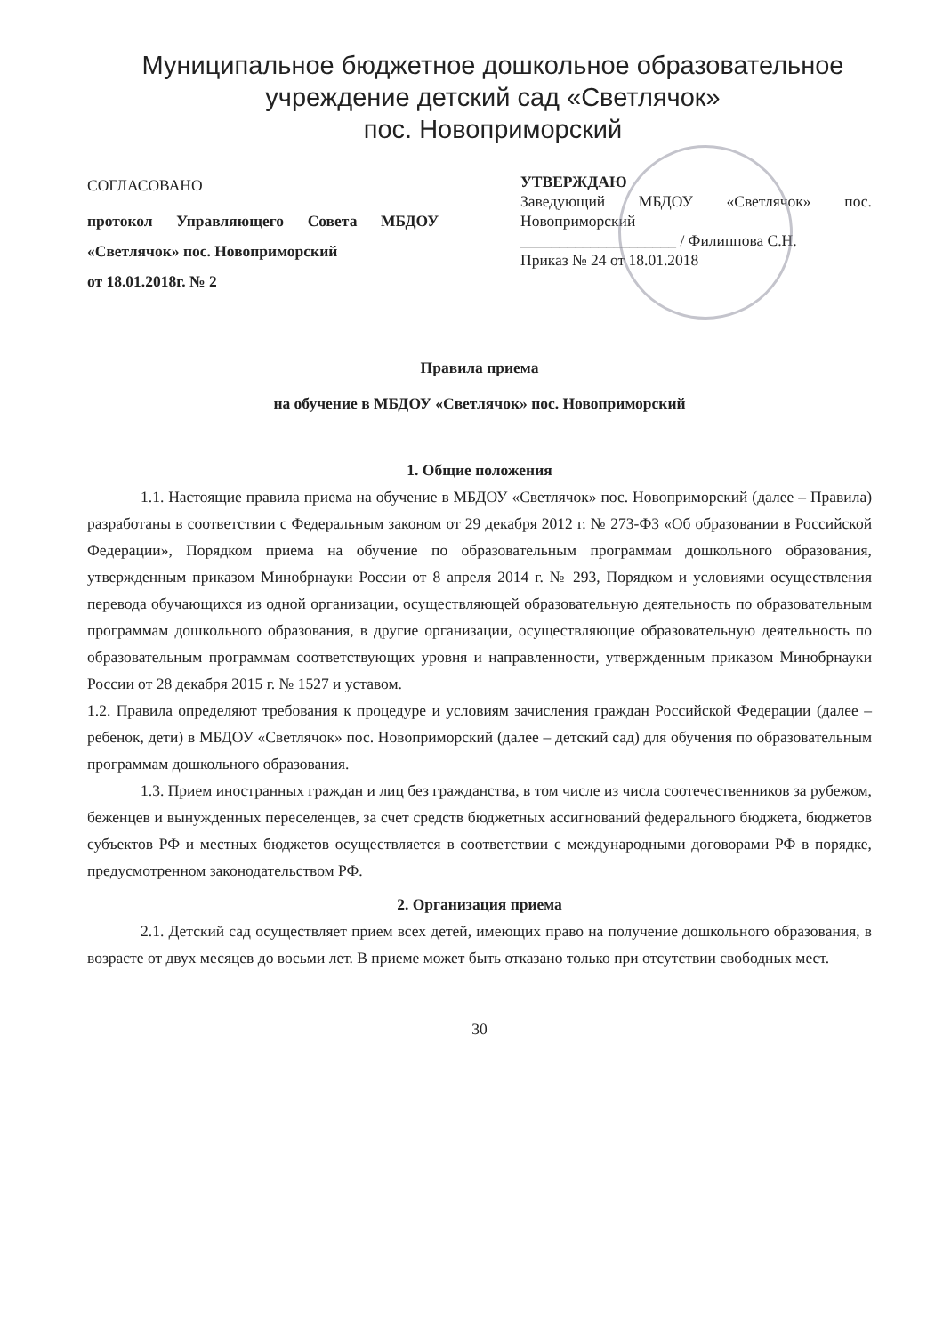Муниципальное бюджетное дошкольное образовательное
учреждение детский сад «Светлячок»
пос. Новоприморский
СОГЛАСОВАНО
протокол Управляющего Совета МБДОУ «Светлячок» пос. Новоприморский
от 18.01.2018г. № 2
УТВЕРЖДАЮ
Заведующий МБДОУ «Светлячок» пос. Новоприморский
____________________ / Филиппова С.Н.
Приказ № 24 от 18.01.2018
Правила приема
на обучение в МБДОУ «Светлячок» пос. Новоприморский
1. Общие положения
1.1. Настоящие правила приема на обучение в МБДОУ «Светлячок» пос. Новоприморский (далее – Правила) разработаны в соответствии с Федеральным законом от 29 декабря 2012 г. № 273-ФЗ «Об образовании в Российской Федерации», Порядком приема на обучение по образовательным программам дошкольного образования, утвержденным приказом Минобрнауки России от 8 апреля 2014 г. № 293, Порядком и условиями осуществления перевода обучающихся из одной организации, осуществляющей образовательную деятельность по образовательным программам дошкольного образования, в другие организации, осуществляющие образовательную деятельность по образовательным программам соответствующих уровня и направленности, утвержденным приказом Минобрнауки России от 28 декабря 2015 г. № 1527 и уставом.
1.2. Правила определяют требования к процедуре и условиям зачисления граждан Российской Федерации (далее – ребенок, дети) в МБДОУ «Светлячок» пос. Новоприморский (далее – детский сад) для обучения по образовательным программам дошкольного образования.
1.3. Прием иностранных граждан и лиц без гражданства, в том числе из числа соотечественников за рубежом, беженцев и вынужденных переселенцев, за счет средств бюджетных ассигнований федерального бюджета, бюджетов субъектов РФ и местных бюджетов осуществляется в соответствии с международными договорами РФ в порядке, предусмотренном законодательством РФ.
2. Организация приема
2.1. Детский сад осуществляет прием всех детей, имеющих право на получение дошкольного образования, в возрасте от двух месяцев до восьми лет. В приеме может быть отказано только при отсутствии свободных мест.
30